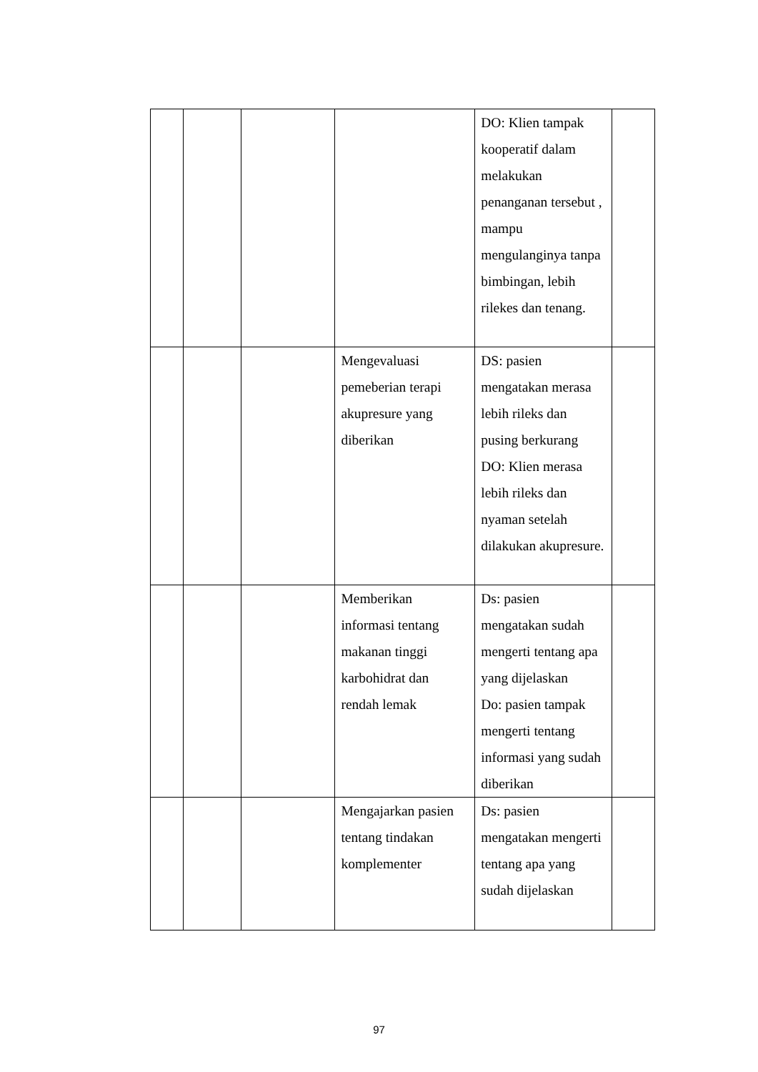| | | | | DO: Klien tampak kooperatif dalam melakukan penanganan tersebut , mampu mengulanginya tanpa bimbingan, lebih rilekes dan tenang. | |
| | | | Mengevaluasi pemeberian terapi akupresure yang diberikan | DS: pasien mengatakan merasa lebih rileks dan pusing berkurang DO: Klien merasa lebih rileks dan nyaman setelah dilakukan akupresure. | |
| | | | Memberikan informasi tentang makanan tinggi karbohidrat dan rendah lemak | Ds: pasien mengatakan sudah mengerti tentang apa yang dijelaskan Do: pasien tampak mengerti tentang informasi yang sudah diberikan | |
| | | | Mengajarkan pasien tentang tindakan komplementer | Ds: pasien mengatakan mengerti tentang apa yang sudah dijelaskan | |
97